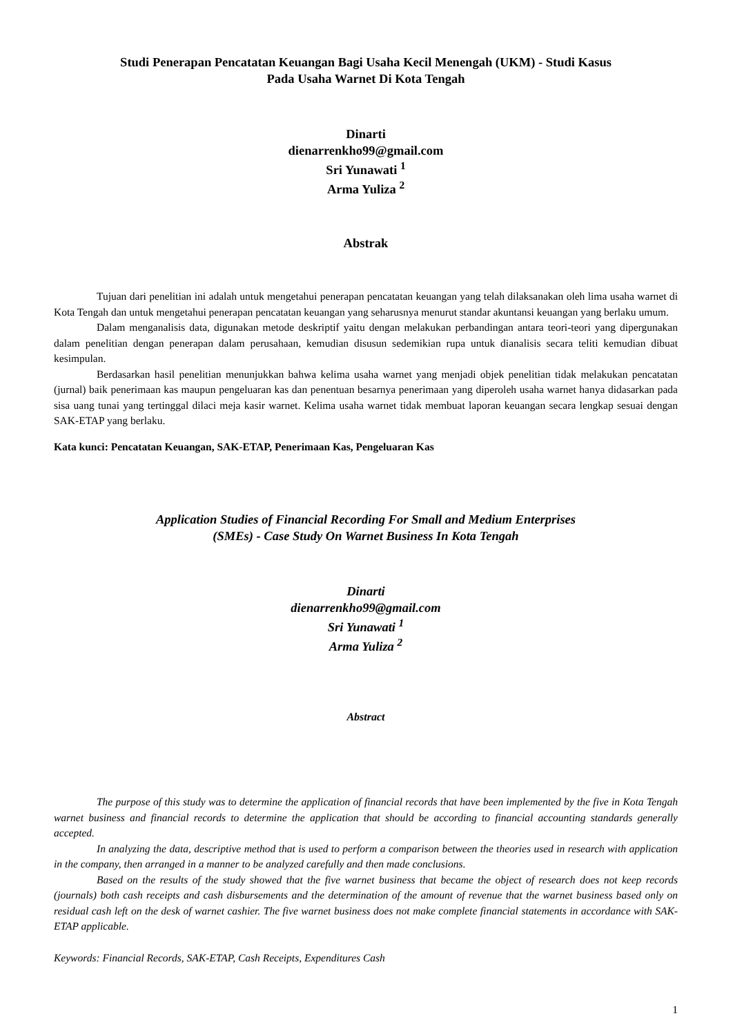Studi Penerapan Pencatatan Keuangan Bagi Usaha Kecil Menengah (UKM) - Studi Kasus
Pada Usaha Warnet Di Kota Tengah
Dinarti
dienarrenkho99@gmail.com
Sri Yunawati <sup>1</sup>
Arma Yuliza <sup>2</sup>
Abstrak
Tujuan dari penelitian ini adalah untuk mengetahui penerapan pencatatan keuangan yang telah dilaksanakan oleh lima usaha warnet di Kota Tengah dan untuk mengetahui penerapan pencatatan keuangan yang seharusnya menurut standar akuntansi keuangan yang berlaku umum.
Dalam menganalisis data, digunakan metode deskriptif yaitu dengan melakukan perbandingan antara teori-teori yang dipergunakan dalam penelitian dengan penerapan dalam perusahaan, kemudian disusun sedemikian rupa untuk dianalisis secara teliti kemudian dibuat kesimpulan.
Berdasarkan hasil penelitian menunjukkan bahwa kelima usaha warnet yang menjadi objek penelitian tidak melakukan pencatatan (jurnal) baik penerimaan kas maupun pengeluaran kas dan penentuan besarnya penerimaan yang diperoleh usaha warnet hanya didasarkan pada sisa uang tunai yang tertinggal dilaci meja kasir warnet. Kelima usaha warnet tidak membuat laporan keuangan secara lengkap sesuai dengan SAK-ETAP yang berlaku.
Kata kunci: Pencatatan Keuangan, SAK-ETAP, Penerimaan Kas, Pengeluaran Kas
Application Studies of Financial Recording For Small and Medium Enterprises
(SMEs) - Case Study On Warnet Business In Kota Tengah
Dinarti
dienarrenkho99@gmail.com
Sri Yunawati <sup>1</sup>
Arma Yuliza <sup>2</sup>
Abstract
The purpose of this study was to determine the application of financial records that have been implemented by the five in Kota Tengah warnet business and financial records to determine the application that should be according to financial accounting standards generally accepted.
In analyzing the data, descriptive method that is used to perform a comparison between the theories used in research with application in the company, then arranged in a manner to be analyzed carefully and then made conclusions.
Based on the results of the study showed that the five warnet business that became the object of research does not keep records (journals) both cash receipts and cash disbursements and the determination of the amount of revenue that the warnet business based only on residual cash left on the desk of warnet cashier. The five warnet business does not make complete financial statements in accordance with SAK-ETAP applicable.
Keywords: Financial Records, SAK-ETAP, Cash Receipts, Expenditures Cash
1